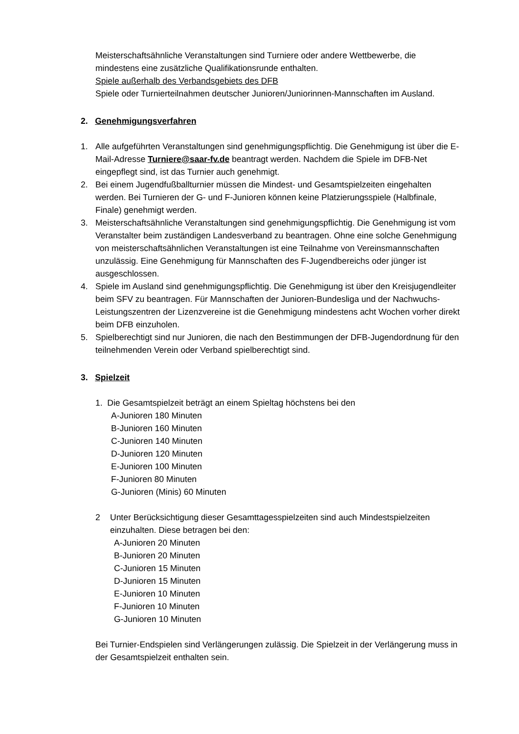Meisterschaftsähnliche Veranstaltungen sind Turniere oder andere Wettbewerbe, die mindestens eine zusätzliche Qualifikationsrunde enthalten.
Spiele außerhalb des Verbandsgebiets des DFB
Spiele oder Turnierteilnahmen deutscher Junioren/Juniorinnen-Mannschaften im Ausland.
2. Genehmigungsverfahren
1. Alle aufgeführten Veranstaltungen sind genehmigungspflichtig. Die Genehmigung ist über die E-Mail-Adresse Turniere@saar-fv.de beantragt werden. Nachdem die Spiele im DFB-Net eingepflegt sind, ist das Turnier auch genehmigt.
2. Bei einem Jugendfußballturnier müssen die Mindest- und Gesamtspielzeiten eingehalten werden. Bei Turnieren der G- und F-Junioren können keine Platzierungsspiele (Halbfinale, Finale) genehmigt werden.
3. Meisterschaftsähnliche Veranstaltungen sind genehmigungspflichtig. Die Genehmigung ist vom Veranstalter beim zuständigen Landesverband zu beantragen. Ohne eine solche Genehmigung von meisterschaftsähnlichen Veranstaltungen ist eine Teilnahme von Vereinsmannschaften unzulässig. Eine Genehmigung für Mannschaften des F-Jugendbereichs oder jünger ist ausgeschlossen.
4. Spiele im Ausland sind genehmigungspflichtig. Die Genehmigung ist über den Kreisjugendleiter beim SFV zu beantragen. Für Mannschaften der Junioren-Bundesliga und der Nachwuchs-Leistungszentren der Lizenzvereine ist die Genehmigung mindestens acht Wochen vorher direkt beim DFB einzuholen.
5. Spielberechtigt sind nur Junioren, die nach den Bestimmungen der DFB-Jugendordnung für den teilnehmenden Verein oder Verband spielberechtigt sind.
3. Spielzeit
1. Die Gesamtspielzeit beträgt an einem Spieltag höchstens bei den
A-Junioren 180 Minuten
B-Junioren 160 Minuten
C-Junioren 140 Minuten
D-Junioren 120 Minuten
E-Junioren 100 Minuten
F-Junioren 80 Minuten
G-Junioren (Minis) 60 Minuten
2 Unter Berücksichtigung dieser Gesamttagesspielzeiten sind auch Mindestspielzeiten einzuhalten. Diese betragen bei den:
A-Junioren 20 Minuten
B-Junioren 20 Minuten
C-Junioren 15 Minuten
D-Junioren 15 Minuten
E-Junioren 10 Minuten
F-Junioren 10 Minuten
G-Junioren 10 Minuten
Bei Turnier-Endspielen sind Verlängerungen zulässig. Die Spielzeit in der Verlängerung muss in der Gesamtspielzeit enthalten sein.